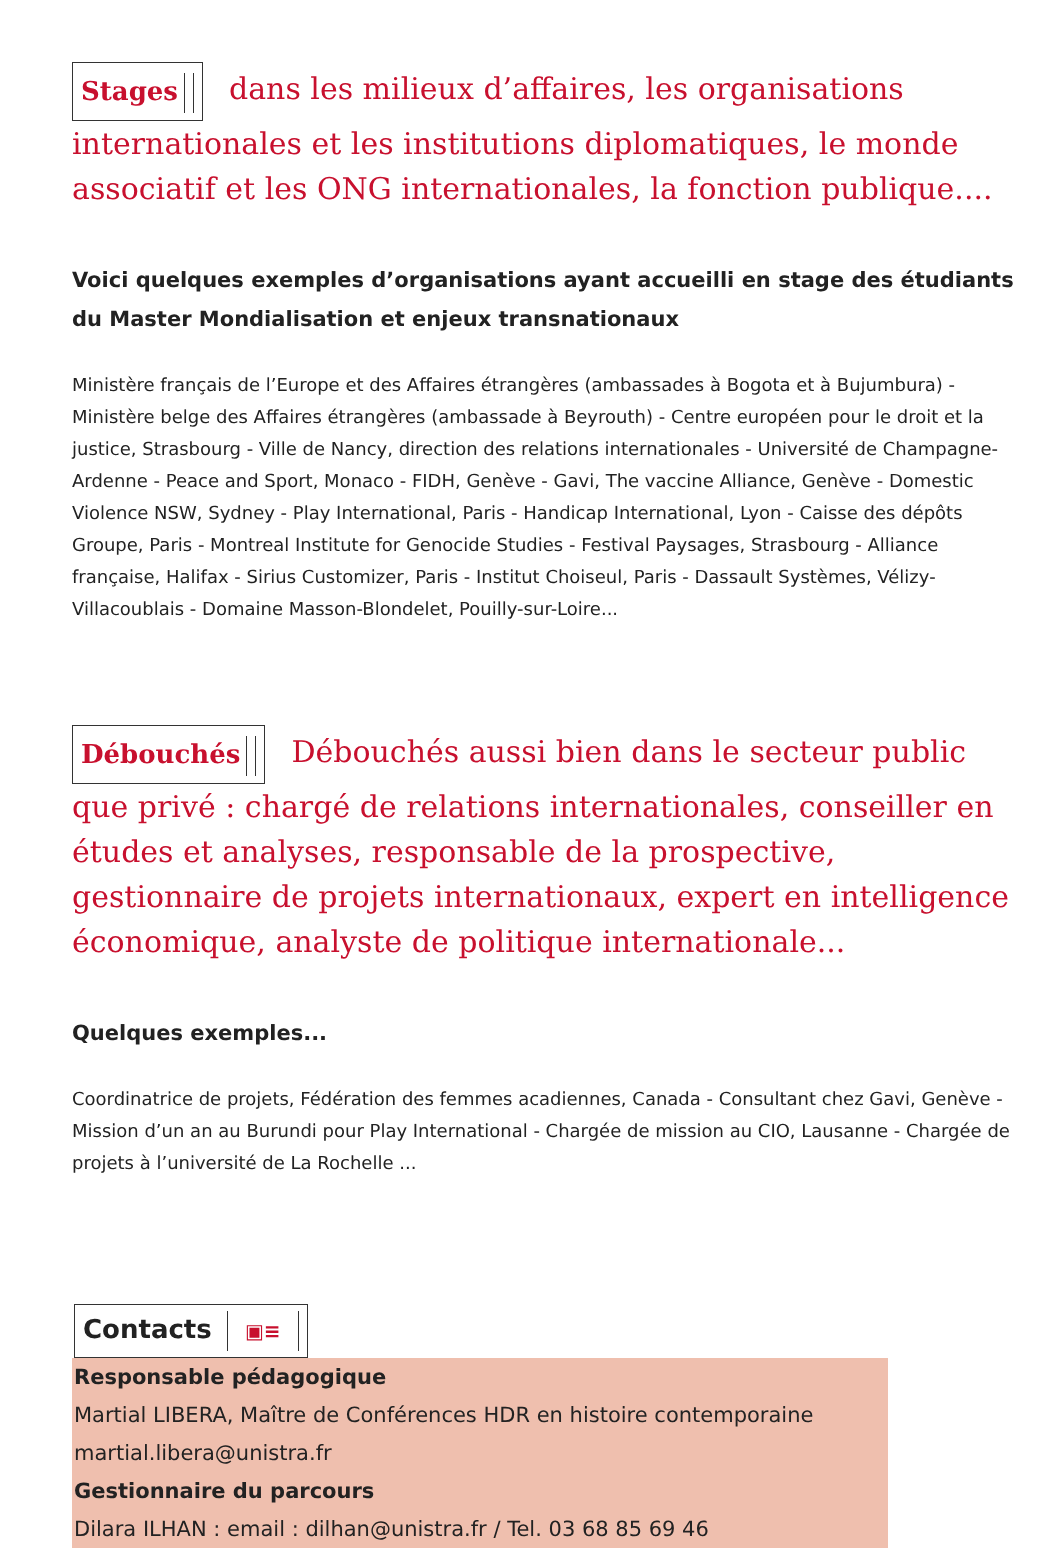Stages dans les milieux d’affaires, les organisations internationales et les institutions diplomatiques, le monde associatif et les ONG internationales, la fonction publique....
Voici quelques exemples d’organisations ayant accueilli en stage des étudiants du Master Mondialisation et enjeux transnationaux
Ministère français de l’Europe et des Affaires étrangères (ambassades à Bogota et à Bujumbura) - Ministère belge des Affaires étrangères (ambassade à Beyrouth) - Centre européen pour le droit et la justice, Strasbourg - Ville de Nancy, direction des relations internationales - Université de Champagne-Ardenne - Peace and Sport, Monaco - FIDH, Genève - Gavi, The vaccine Alliance, Genève - Domestic Violence NSW, Sydney - Play International, Paris - Handicap International, Lyon - Caisse des dépôts Groupe, Paris - Montreal Institute for Genocide Studies - Festival Paysages, Strasbourg - Alliance française, Halifax - Sirius Customizer, Paris - Institut Choiseul, Paris - Dassault Systèmes, Vélizy-Villacoublais - Domaine Masson-Blondelet, Pouilly-sur-Loire...
Débouchés Débouchés aussi bien dans le secteur public que privé : chargé de relations internationales, conseiller en études et analyses, responsable de la prospective, gestionnaire de projets internationaux, expert en intelligence économique, analyste de politique internationale...
Quelques exemples...
Coordinatrice de projets, Fédération des femmes acadiennes, Canada - Consultant chez Gavi, Genève - Mission d’un an au Burundi pour Play International - Chargée de mission au CIO, Lausanne - Chargée de projets à l’université de La Rochelle ...
Contacts ▣≡
Responsable pédagogique
Martial LIBERA, Maître de Conférences HDR en histoire contemporaine
martial.libera@unistra.fr
Gestionnaire du parcours
Dilara ILHAN : email : dilhan@unistra.fr / Tel. 03 68 85 69 46